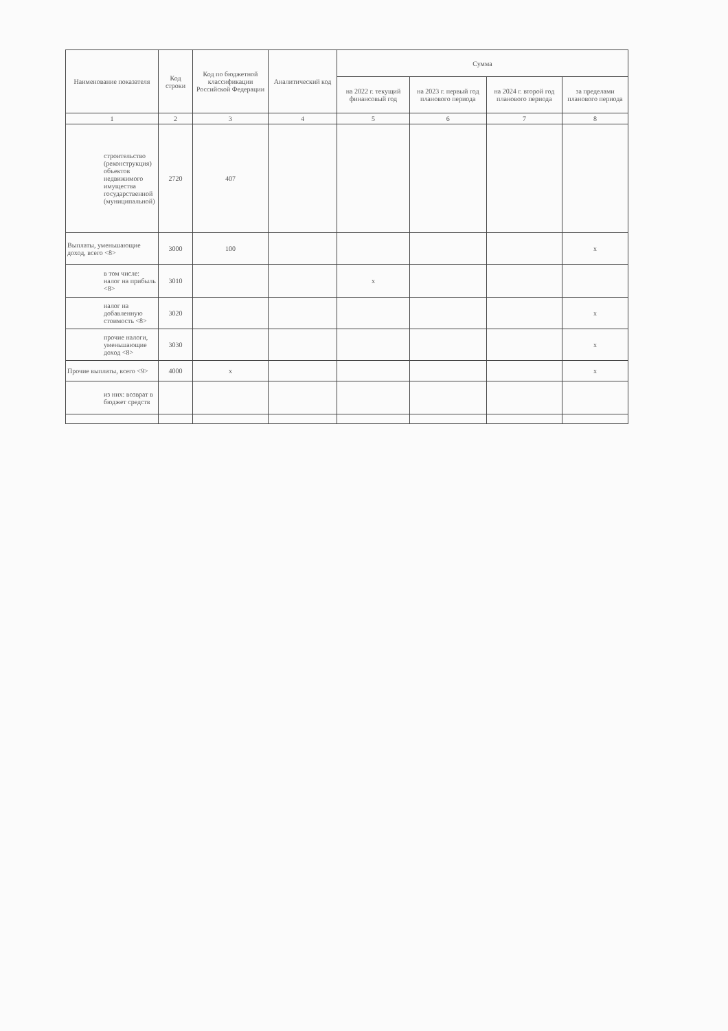| Наименование показателя | Код строки | Код по бюджетной классификации Российской Федерации | Аналитический код | Сумма | | | |
| --- | --- | --- | --- | --- | --- | --- | --- |
| | | | | на 2022 г. текущий финансовый год | на 2023 г. первый год планового периода | на 2024 г. второй год планового периода | за пределами планового периода |
| 1 | 2 | 3 | 4 | 5 | 6 | 7 | 8 |
| строительство (реконструкция) объектов недвижимого имущества государственной (муниципальной) | 2720 | 407 | | | | | |
| Выплаты, уменьшающие доход, всего <8> | 3000 | 100 | | | | | x |
| в том числе: налог на прибыль <8> | 3010 | | | x | | | |
| налог на добавленную стоимость <8> | 3020 | | | | | | x |
| прочие налоги, уменьшающие доход <8> | 3030 | | | | | | x |
| Прочие выплаты, всего <9> | 4000 | x | | | | | x |
| из них: возврат в бюджет средств | | | | | | | |